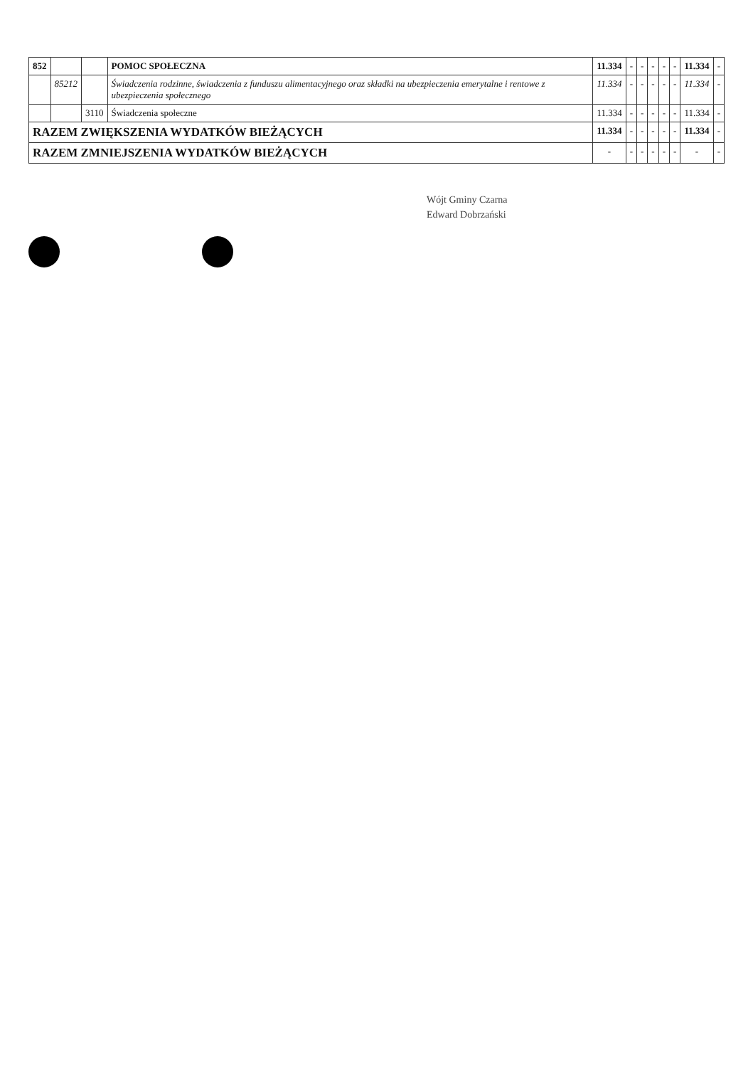| 852 | | | POMOC SPOŁECZNA | 11.334 | - | - | - | - | - | 11.334 | - |
| | 85212 | | Świadczenia rodzinne, świadczenia z funduszu alimentacyjnego oraz składki na ubezpieczenia emerytalne i rentowe z ubezpieczenia społecznego | 11.334 | - | - | - | - | - | 11.334 | - |
| | | 3110 | Świadczenia społeczne | 11.334 | - | - | - | - | - | 11.334 | - |
| RAZEM ZWIĘKSZENIA WYDATKÓW BIEŻĄCYCH | | | | 11.334 | - | - | - | - | - | 11.334 | - |
| RAZEM ZMNIEJSZENIA WYDATKÓW BIEŻĄCYCH | | | | - | - | - | - | - | - | - | - |
Wójt Gminy Czarna
Edward Dobrzański